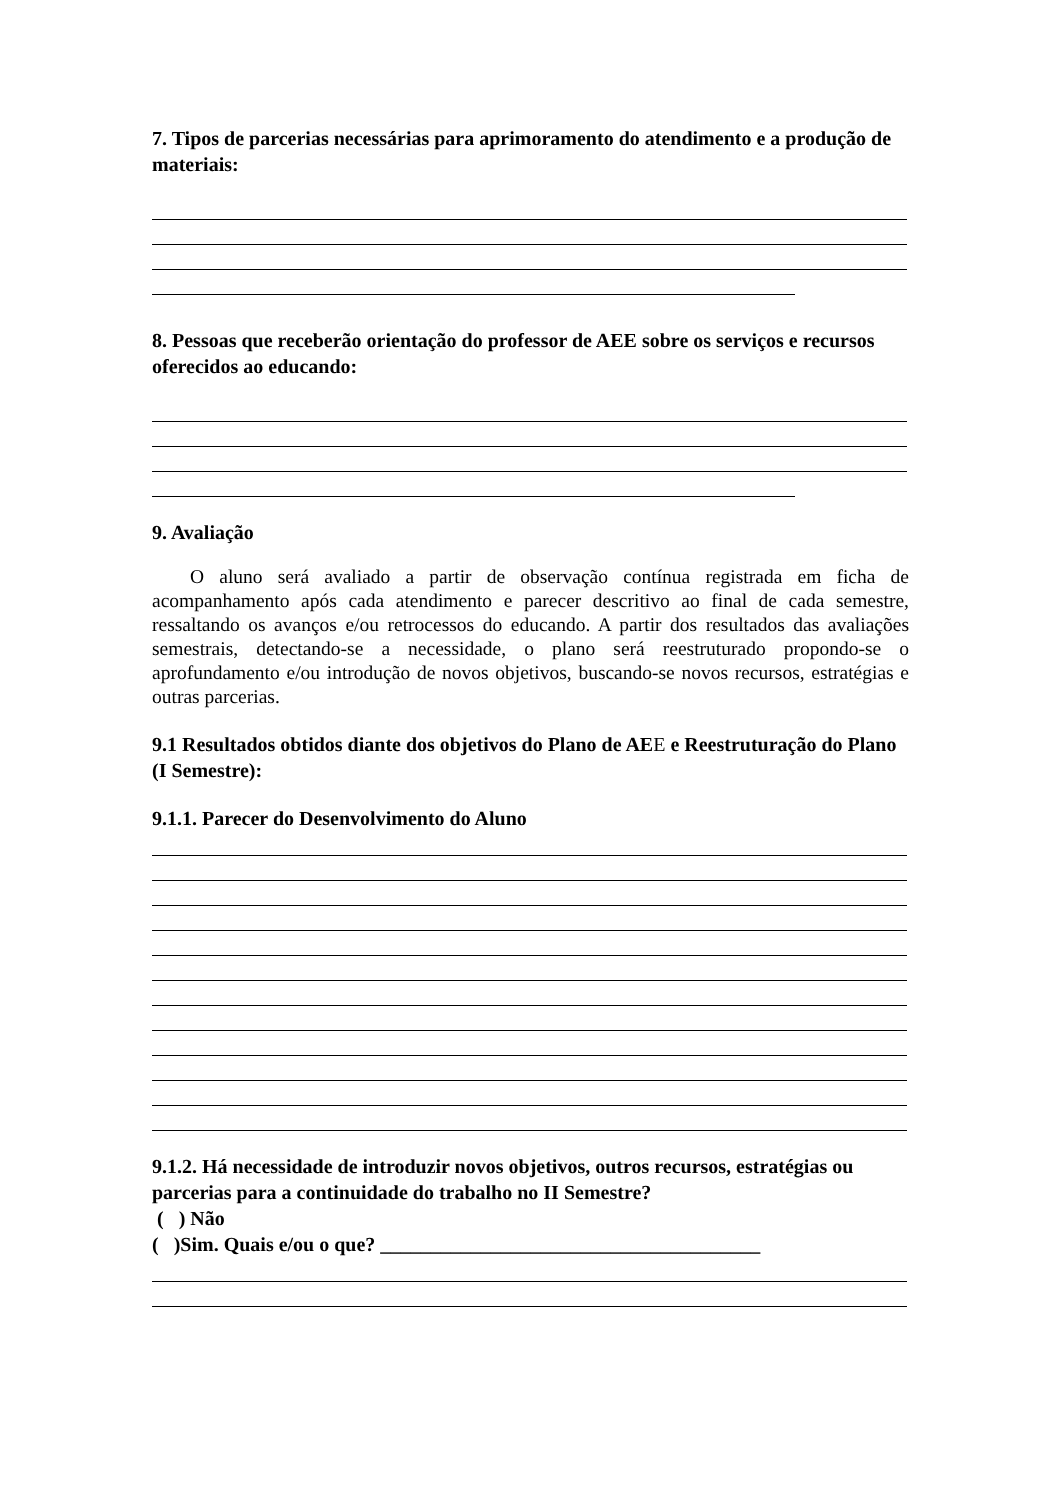7. Tipos de parcerias necessárias para aprimoramento do atendimento e a produção de materiais:
8. Pessoas que receberão orientação do professor de AEE sobre os serviços e recursos oferecidos ao educando:
9. Avaliação
O aluno será avaliado a partir de observação contínua registrada em ficha de acompanhamento após cada atendimento e parecer descritivo ao final de cada semestre, ressaltando os avanços e/ou retrocessos do educando. A partir dos resultados das avaliações semestrais, detectando-se a necessidade, o plano será reestruturado propondo-se o aprofundamento e/ou introdução de novos objetivos, buscando-se novos recursos, estratégias e outras parcerias.
9.1 Resultados obtidos diante dos objetivos do Plano de AEE e Reestruturação do Plano (I Semestre):
9.1.1. Parecer do Desenvolvimento do Aluno
9.1.2. Há necessidade de introduzir novos objetivos, outros recursos, estratégias ou parcerias para a continuidade do trabalho no II Semestre?
( ) Não
( )Sim. Quais e/ou o que? ______________________________________